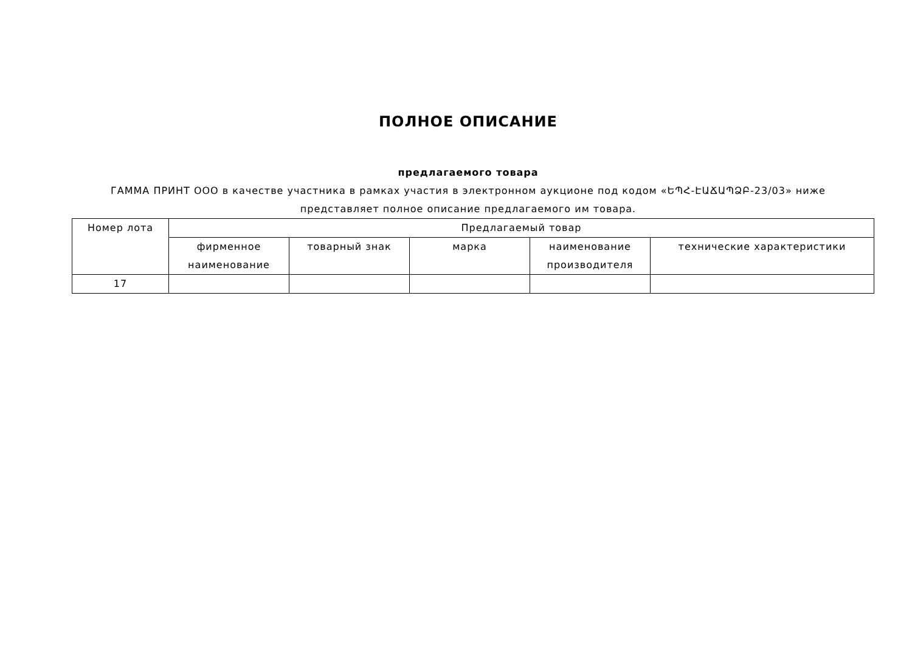ПОЛНОЕ ОПИСАНИЕ
предлагаемого товара
ГАММА ПРИНТ ООО в качестве участника в рамках участия в электронном аукционе под кодом «ԵՊՀ-ԷԱՃԱՊՁԲ-23/03» ниже представляет полное описание предлагаемого им товара.
| Номер лота | Предлагаемый товар | | | | |
| --- | --- | --- | --- | --- | --- |
| | фирменное наименование | товарный знак | марка | наименование производителя | технические характеристики |
| 17 | | | | | |